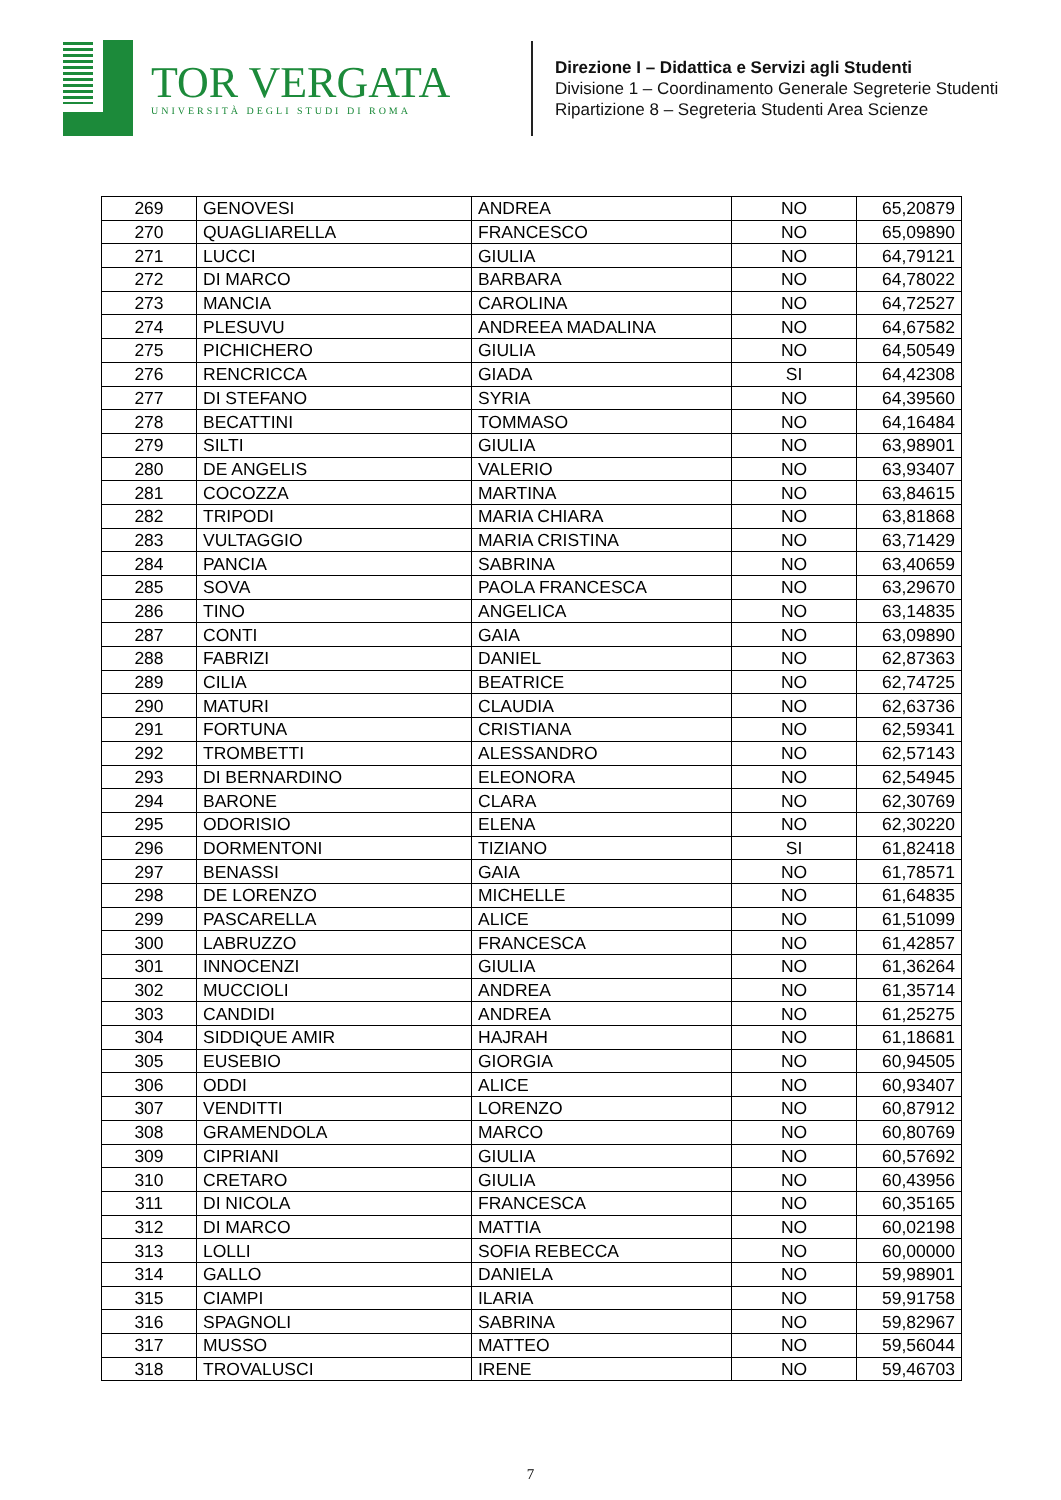TOR VERGATA
UNIVERSITÀ DEGLI STUDI DI ROMA
Direzione I – Didattica e Servizi agli Studenti
Divisione 1 – Coordinamento Generale Segreterie Studenti
Ripartizione 8 – Segreteria Studenti Area Scienze
| 269 | GENOVESI | ANDREA | NO | 65,20879 |
| 270 | QUAGLIARELLA | FRANCESCO | NO | 65,09890 |
| 271 | LUCCI | GIULIA | NO | 64,79121 |
| 272 | DI MARCO | BARBARA | NO | 64,78022 |
| 273 | MANCIA | CAROLINA | NO | 64,72527 |
| 274 | PLESUVU | ANDREEA MADALINA | NO | 64,67582 |
| 275 | PICHICHERO | GIULIA | NO | 64,50549 |
| 276 | RENCRICCA | GIADA | SI | 64,42308 |
| 277 | DI STEFANO | SYRIA | NO | 64,39560 |
| 278 | BECATTINI | TOMMASO | NO | 64,16484 |
| 279 | SILTI | GIULIA | NO | 63,98901 |
| 280 | DE ANGELIS | VALERIO | NO | 63,93407 |
| 281 | COCOZZA | MARTINA | NO | 63,84615 |
| 282 | TRIPODI | MARIA CHIARA | NO | 63,81868 |
| 283 | VULTAGGIO | MARIA CRISTINA | NO | 63,71429 |
| 284 | PANCIA | SABRINA | NO | 63,40659 |
| 285 | SOVA | PAOLA FRANCESCA | NO | 63,29670 |
| 286 | TINO | ANGELICA | NO | 63,14835 |
| 287 | CONTI | GAIA | NO | 63,09890 |
| 288 | FABRIZI | DANIEL | NO | 62,87363 |
| 289 | CILIA | BEATRICE | NO | 62,74725 |
| 290 | MATURI | CLAUDIA | NO | 62,63736 |
| 291 | FORTUNA | CRISTIANA | NO | 62,59341 |
| 292 | TROMBETTI | ALESSANDRO | NO | 62,57143 |
| 293 | DI BERNARDINO | ELEONORA | NO | 62,54945 |
| 294 | BARONE | CLARA | NO | 62,30769 |
| 295 | ODORISIO | ELENA | NO | 62,30220 |
| 296 | DORMENTONI | TIZIANO | SI | 61,82418 |
| 297 | BENASSI | GAIA | NO | 61,78571 |
| 298 | DE LORENZO | MICHELLE | NO | 61,64835 |
| 299 | PASCARELLA | ALICE | NO | 61,51099 |
| 300 | LABRUZZO | FRANCESCA | NO | 61,42857 |
| 301 | INNOCENZI | GIULIA | NO | 61,36264 |
| 302 | MUCCIOLI | ANDREA | NO | 61,35714 |
| 303 | CANDIDI | ANDREA | NO | 61,25275 |
| 304 | SIDDIQUE AMIR | HAJRAH | NO | 61,18681 |
| 305 | EUSEBIO | GIORGIA | NO | 60,94505 |
| 306 | ODDI | ALICE | NO | 60,93407 |
| 307 | VENDITTI | LORENZO | NO | 60,87912 |
| 308 | GRAMENDOLA | MARCO | NO | 60,80769 |
| 309 | CIPRIANI | GIULIA | NO | 60,57692 |
| 310 | CRETARO | GIULIA | NO | 60,43956 |
| 311 | DI NICOLA | FRANCESCA | NO | 60,35165 |
| 312 | DI MARCO | MATTIA | NO | 60,02198 |
| 313 | LOLLI | SOFIA REBECCA | NO | 60,00000 |
| 314 | GALLO | DANIELA | NO | 59,98901 |
| 315 | CIAMPI | ILARIA | NO | 59,91758 |
| 316 | SPAGNOLI | SABRINA | NO | 59,82967 |
| 317 | MUSSO | MATTEO | NO | 59,56044 |
| 318 | TROVALUSCI | IRENE | NO | 59,46703 |
7